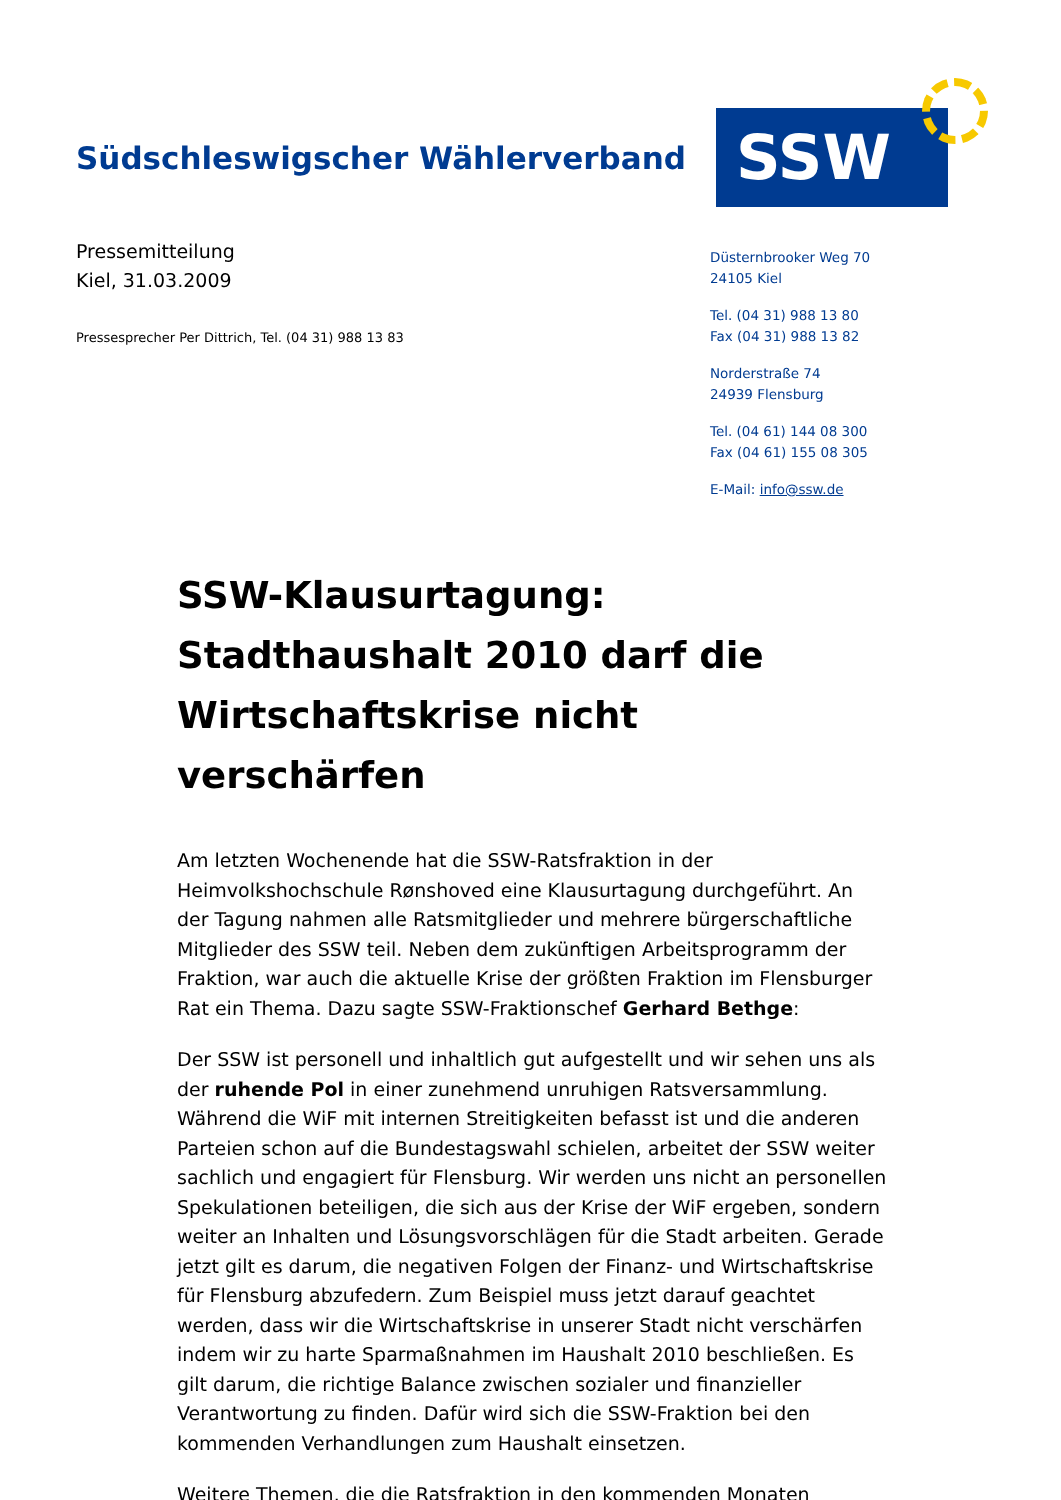Südschleswigscher Wählerverband
SSW
Pressemitteilung
Kiel, 31.03.2009
Pressesprecher Per Dittrich, Tel. (04 31) 988 13 83
Düsternbrooker Weg 70
24105 Kiel
Tel. (04 31) 988 13 80
Fax (04 31) 988 13 82
Norderstraße 74
24939 Flensburg
Tel. (04 61) 144 08 300
Fax (04 61) 155 08 305
E-Mail: info@ssw.de
SSW-Klausurtagung: Stadthaushalt 2010 darf die Wirtschaftskrise nicht verschärfen
Am letzten Wochenende hat die SSW-Ratsfraktion in der Heimvolkshochschule Rønshoved eine Klausurtagung durchgeführt. An der Tagung nahmen alle Ratsmitglieder und mehrere bürgerschaftliche Mitglieder des SSW teil. Neben dem zukünftigen Arbeitsprogramm der Fraktion, war auch die aktuelle Krise der größten Fraktion im Flensburger Rat ein Thema. Dazu sagte SSW-Fraktionschef Gerhard Bethge:
Der SSW ist personell und inhaltlich gut aufgestellt und wir sehen uns als der ruhende Pol in einer zunehmend unruhigen Ratsversammlung. Während die WiF mit internen Streitigkeiten befasst ist und die anderen Parteien schon auf die Bundestagswahl schielen, arbeitet der SSW weiter sachlich und engagiert für Flensburg. Wir werden uns nicht an personellen Spekulationen beteiligen, die sich aus der Krise der WiF ergeben, sondern weiter an Inhalten und Lösungsvorschlägen für die Stadt arbeiten. Gerade jetzt gilt es darum, die negativen Folgen der Finanz- und Wirtschaftskrise für Flensburg abzufedern. Zum Beispiel muss jetzt darauf geachtet werden, dass wir die Wirtschaftskrise in unserer Stadt nicht verschärfen indem wir zu harte Sparmaßnahmen im Haushalt 2010 beschließen. Es gilt darum, die richtige Balance zwischen sozialer und finanzieller Verantwortung zu finden. Dafür wird sich die SSW-Fraktion bei den kommenden Verhandlungen zum Haushalt einsetzen.
Weitere Themen, die die Ratsfraktion in den kommenden Monaten